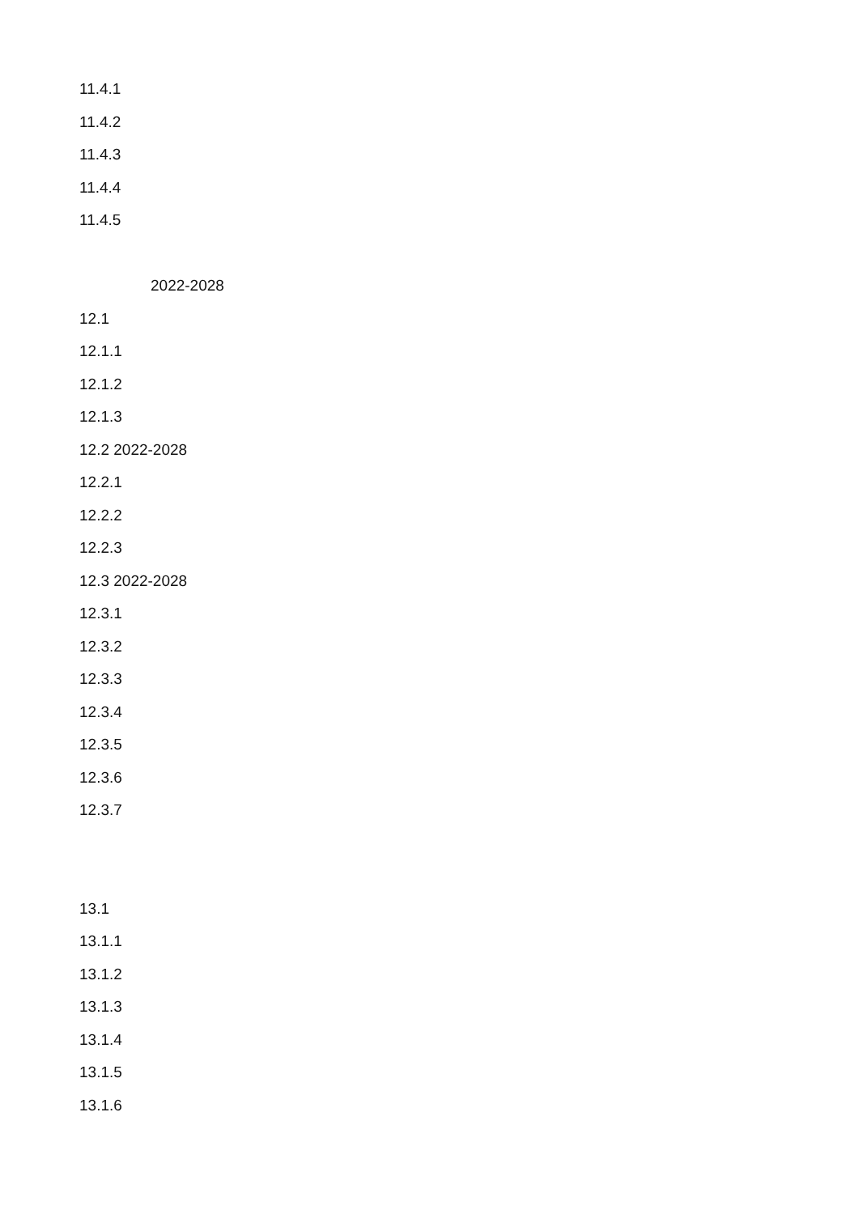11.4.1
11.4.2
11.4.3
11.4.4
11.4.5
2022-2028
12.1
12.1.1
12.1.2
12.1.3
12.2 2022-2028
12.2.1
12.2.2
12.2.3
12.3 2022-2028
12.3.1
12.3.2
12.3.3
12.3.4
12.3.5
12.3.6
12.3.7
13.1
13.1.1
13.1.2
13.1.3
13.1.4
13.1.5
13.1.6